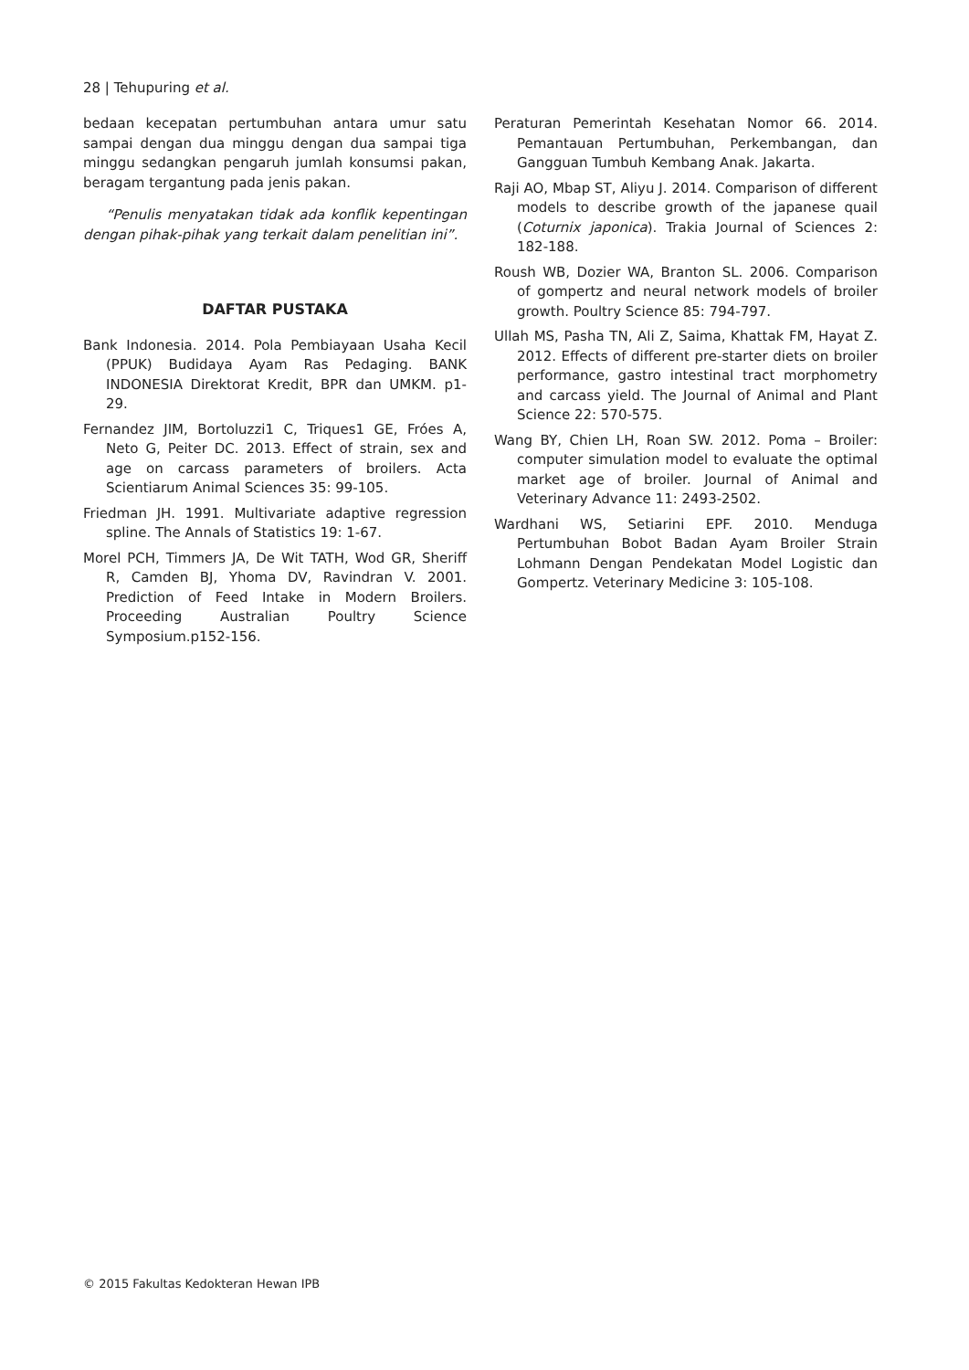28 | Tehupuring et al.
bedaan kecepatan pertumbuhan antara umur satu sampai dengan dua minggu dengan dua sampai tiga minggu sedangkan pengaruh jumlah konsumsi pakan, beragam tergantung pada jenis pakan.
“Penulis menyatakan tidak ada konflik kepentingan dengan pihak-pihak yang terkait dalam penelitian ini”.
DAFTAR PUSTAKA
Bank Indonesia. 2014. Pola Pembiayaan Usaha Kecil (PPUK) Budidaya Ayam Ras Pedaging. BANK INDONESIA Direktorat Kredit, BPR dan UMKM. p1-29.
Fernandez JIM, Bortoluzzi1 C, Triques1 GE, Fróes A, Neto G, Peiter DC. 2013. Effect of strain, sex and age on carcass parameters of broilers. Acta Scientiarum Animal Sciences 35: 99-105.
Friedman JH. 1991. Multivariate adaptive regression spline. The Annals of Statistics 19: 1-67.
Morel PCH, Timmers JA, De Wit TATH, Wod GR, Sheriff R, Camden BJ, Yhoma DV, Ravindran V. 2001. Prediction of Feed Intake in Modern Broilers. Proceeding Australian Poultry Science Symposium.p152-156.
Peraturan Pemerintah Kesehatan Nomor 66. 2014. Pemantauan Pertumbuhan, Perkembangan, dan Gangguan Tumbuh Kembang Anak. Jakarta.
Raji AO, Mbap ST, Aliyu J. 2014. Comparison of different models to describe growth of the japanese quail (Coturnix japonica). Trakia Journal of Sciences 2: 182-188.
Roush WB, Dozier WA, Branton SL. 2006. Comparison of gompertz and neural network models of broiler growth. Poultry Science 85: 794-797.
Ullah MS, Pasha TN, Ali Z, Saima, Khattak FM, Hayat Z. 2012. Effects of different pre-starter diets on broiler performance, gastro intestinal tract morphometry and carcass yield. The Journal of Animal and Plant Science 22: 570-575.
Wang BY, Chien LH, Roan SW. 2012. Poma – Broiler: computer simulation model to evaluate the optimal market age of broiler. Journal of Animal and Veterinary Advance 11: 2493-2502.
Wardhani WS, Setiarini EPF. 2010. Menduga Pertumbuhan Bobot Badan Ayam Broiler Strain Lohmann Dengan Pendekatan Model Logistic dan Gompertz. Veterinary Medicine 3: 105-108.
© 2015 Fakultas Kedokteran Hewan IPB